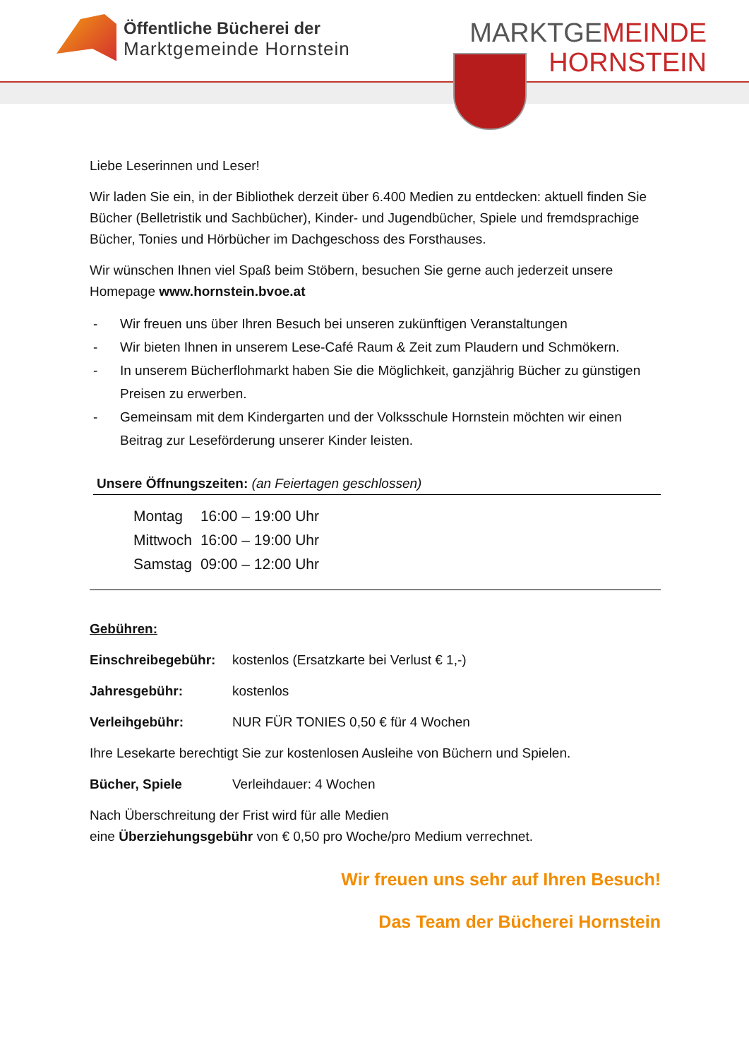Öffentliche Bücherei der
Marktgemeinde Hornstein
MARKTGEMEINDE
HORNSTEIN
Liebe Leserinnen und Leser!
Wir laden Sie ein, in der Bibliothek derzeit über 6.400 Medien zu entdecken: aktuell finden Sie Bücher (Belletristik und Sachbücher), Kinder- und Jugendbücher, Spiele und fremdsprachige Bücher, Tonies und Hörbücher im Dachgeschoss des Forsthauses.
Wir wünschen Ihnen viel Spaß beim Stöbern, besuchen Sie gerne auch jederzeit unsere Homepage www.hornstein.bvoe.at
- Wir freuen uns über Ihren Besuch bei unseren zukünftigen Veranstaltungen
- Wir bieten Ihnen in unserem Lese-Café Raum & Zeit zum Plaudern und Schmökern.
- In unserem Bücherflohmarkt haben Sie die Möglichkeit, ganzjährig Bücher zu günstigen Preisen zu erwerben.
- Gemeinsam mit dem Kindergarten und der Volksschule Hornstein möchten wir einen Beitrag zur Leseförderung unserer Kinder leisten.
Unsere Öffnungszeiten: (an Feiertagen geschlossen)
| Montag | 16:00 – 19:00 Uhr |
| Mittwoch | 16:00 – 19:00 Uhr |
| Samstag | 09:00 – 12:00 Uhr |
Gebühren:
| Einschreibegebühr: | kostenlos (Ersatzkarte bei Verlust € 1,-) |
| Jahresgebühr: | kostenlos |
| Verleihgebühr: | NUR FÜR TONIES 0,50 € für 4 Wochen |
Ihre Lesekarte berechtigt Sie zur kostenlosen Ausleihe von Büchern und Spielen.
| Bücher, Spiele | Verleihdauer: 4 Wochen |
Nach Überschreitung der Frist wird für alle Medien
eine Überziehungsgebühr von € 0,50 pro Woche/pro Medium verrechnet.
Wir freuen uns sehr auf Ihren Besuch!
Das Team der Bücherei Hornstein